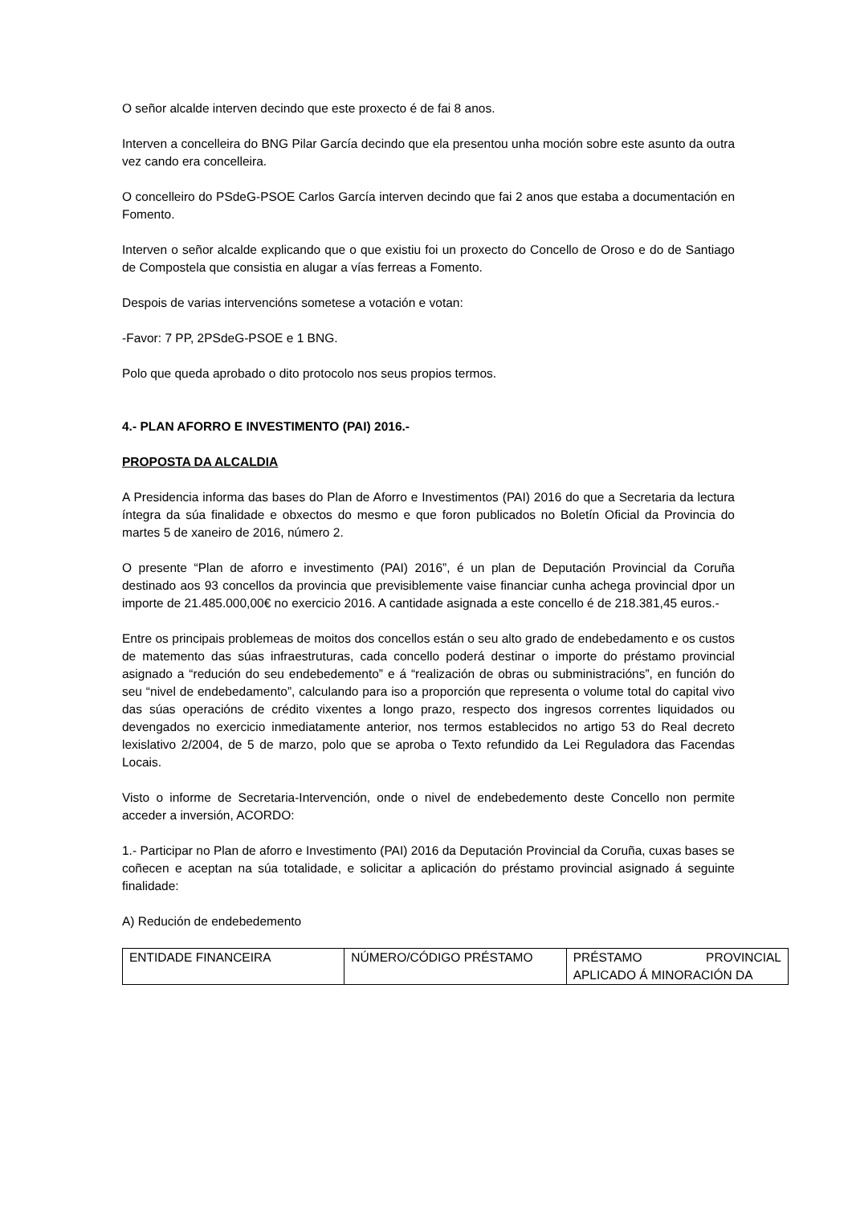O señor alcalde interven decindo que este proxecto é de fai 8 anos.
Interven a concelleira do BNG Pilar García decindo que ela presentou unha moción sobre este asunto da outra vez cando era concelleira.
O concelleiro do PSdeG-PSOE Carlos García interven decindo que fai 2 anos que estaba a documentación en Fomento.
Interven o señor alcalde explicando que o que existiu foi un proxecto do Concello de Oroso e do de Santiago de Compostela que consistia en alugar a vías ferreas a Fomento.
Despois de varias intervencións sometese a votación e votan:
-Favor: 7 PP, 2PSdeG-PSOE e 1 BNG.
Polo que queda aprobado o dito protocolo nos seus propios termos.
4.- PLAN AFORRO E INVESTIMENTO (PAI) 2016.-
PROPOSTA DA ALCALDIA
A Presidencia informa das bases do Plan de Aforro e Investimentos (PAI) 2016 do que a Secretaria da lectura íntegra da súa finalidade e obxectos do mesmo e que foron publicados no Boletín Oficial da Provincia do martes 5 de xaneiro de 2016, número 2.
O presente “Plan de aforro e investimento (PAI) 2016”, é un plan de Deputación Provincial da Coruña destinado aos 93 concellos da provincia que previsiblemente vaise financiar cunha achega provincial dpor un importe de 21.485.000,00€ no exercicio 2016. A cantidade asignada a este concello é de 218.381,45 euros.-
Entre os principais problemeas de moitos dos concellos están o seu alto grado de endebedamento e os custos de matemento das súas infraestruturas, cada concello poderá destinar o importe do préstamo provincial asignado a “redución do seu endebedemento” e á “realización de obras ou subministracións”, en función do seu “nivel de endebedamento”, calculando para iso a proporción que representa o volume total do capital vivo das súas operacións de crédito vixentes a longo prazo, respecto dos ingresos correntes liquidados ou devengados no exercicio inmediatamente anterior, nos termos establecidos no artigo 53 do Real decreto lexislativo 2/2004, de 5 de marzo, polo que se aproba o Texto refundido da Lei Reguladora das Facendas Locais.
Visto o informe de Secretaria-Intervención, onde o nivel de endebedemento deste Concello non permite acceder a inversión, ACORDO:
1.- Participar no Plan de aforro e Investimento (PAI) 2016 da Deputación Provincial da Coruña, cuxas bases se coñecen e aceptan na súa totalidade, e solicitar a aplicación do préstamo provincial asignado á seguinte finalidade:
A) Redución de endebedemento
| ENTIDADE FINANCEIRA | NÚMERO/CÓDIGO PRÉSTAMO | PRÉSTAMO PROVINCIAL APLICADO Á MINORACIÓN DA |